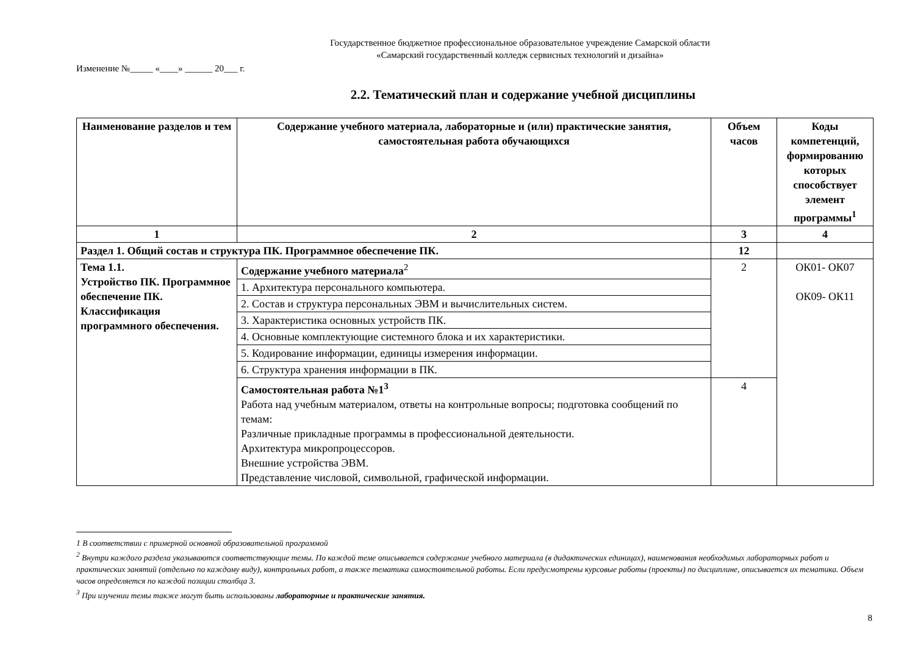Государственное бюджетное профессиональное образовательное учреждение Самарской области
«Самарский государственный колледж сервисных технологий и дизайна»
Изменение №_____ «____» ______ 20___ г.
2.2. Тематический план и содержание учебной дисциплины
| Наименование разделов и тем | Содержание учебного материала, лабораторные и (или) практические занятия, самостоятельная работа обучающихся | Объем часов | Коды компетенций, формированию которых способствует элемент программы<sup>1</sup> |
| --- | --- | --- | --- |
| 1 | 2 | 3 | 4 |
| Раздел 1. Общий состав и структура ПК. Программное обеспечение ПК. | | 12 | |
| Тема 1.1. Устройство ПК. Программное обеспечение ПК. Классификация программного обеспечения. | Содержание учебного материала<sup>2</sup> | 2 | ОК01- ОК07 ОК09- ОК11 |
| | 1. Архитектура персонального компьютера. | | |
| | 2. Состав и структура персональных ЭВМ и вычислительных систем. | | |
| | 3. Характеристика основных устройств ПК. | | |
| | 4. Основные комплектующие системного блока и их характеристики. | | |
| | 5. Кодирование информации, единицы измерения информации. | | |
| | 6. Структура хранения информации в ПК. | | |
| | Самостоятельная работа №1<sup>3</sup> Работа над учебным материалом, ответы на контрольные вопросы; подготовка сообщений по темам: Различные прикладные программы в профессиональной деятельности. Архитектура микропроцессоров. Внешние устройства ЭВМ. Представление числовой, символьной, графической информации. | 4 | |
1 В соответствии с примерной основной образовательной программой
<sup>2</sup> Внутри каждого раздела указываются соответствующие темы. По каждой теме описывается содержание учебного материала (в дидактических единицах), наименования необходимых лабораторных работ и практических занятий (отдельно по каждому виду), контрольных работ, а также тематика самостоятельной работы. Если предусмотрены курсовые работы (проекты) по дисциплине, описывается их тематика. Объем часов определяется по каждой позиции столбца 3.
<sup>3</sup> При изучении темы также могут быть использованы лабораторные и практические занятия.
8